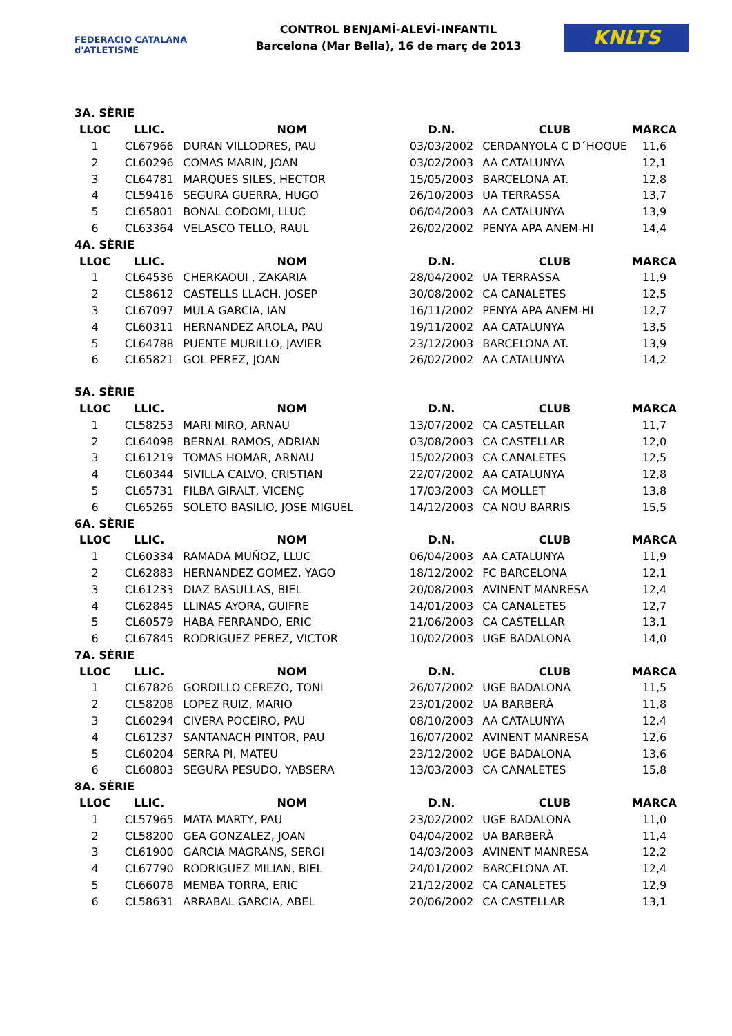FEDERACIÓ CATALANA d'ATLETISME
CONTROL BENJAMÍ-ALEVÍ-INFANTIL
Barcelona (Mar Bella), 16 de març de 2013
KNLTS
| 3A. SÈRIE | | | | | |
| LLOC | LLIC. | NOM | D.N. | CLUB | MARCA |
| 1 | CL67966 | DURAN VILLODRES, PAU | 03/03/2002 | CERDANYOLA C D´HOQUE | 11,6 |
| 2 | CL60296 | COMAS MARIN, JOAN | 03/02/2003 | AA CATALUNYA | 12,1 |
| 3 | CL64781 | MARQUES SILES, HECTOR | 15/05/2003 | BARCELONA AT. | 12,8 |
| 4 | CL59416 | SEGURA GUERRA, HUGO | 26/10/2003 | UA TERRASSA | 13,7 |
| 5 | CL65801 | BONAL CODOMI, LLUC | 06/04/2003 | AA CATALUNYA | 13,9 |
| 6 | CL63364 | VELASCO TELLO, RAUL | 26/02/2002 | PENYA APA ANEM-HI | 14,4 |
| 4A. SÈRIE | | | | | |
| LLOC | LLIC. | NOM | D.N. | CLUB | MARCA |
| 1 | CL64536 | CHERKAOUI , ZAKARIA | 28/04/2002 | UA TERRASSA | 11,9 |
| 2 | CL58612 | CASTELLS LLACH, JOSEP | 30/08/2002 | CA CANALETES | 12,5 |
| 3 | CL67097 | MULA GARCIA, IAN | 16/11/2002 | PENYA APA ANEM-HI | 12,7 |
| 4 | CL60311 | HERNANDEZ AROLA, PAU | 19/11/2002 | AA CATALUNYA | 13,5 |
| 5 | CL64788 | PUENTE MURILLO, JAVIER | 23/12/2003 | BARCELONA AT. | 13,9 |
| 6 | CL65821 | GOL PEREZ, JOAN | 26/02/2002 | AA CATALUNYA | 14,2 |
| 5A. SÈRIE | | | | | |
| LLOC | LLIC. | NOM | D.N. | CLUB | MARCA |
| 1 | CL58253 | MARI MIRO, ARNAU | 13/07/2002 | CA CASTELLAR | 11,7 |
| 2 | CL64098 | BERNAL RAMOS, ADRIAN | 03/08/2003 | CA CASTELLAR | 12,0 |
| 3 | CL61219 | TOMAS HOMAR, ARNAU | 15/02/2003 | CA CANALETES | 12,5 |
| 4 | CL60344 | SIVILLA CALVO, CRISTIAN | 22/07/2002 | AA CATALUNYA | 12,8 |
| 5 | CL65731 | FILBA GIRALT, VICENÇ | 17/03/2003 | CA MOLLET | 13,8 |
| 6 | CL65265 | SOLETO BASILIO, JOSE MIGUEL | 14/12/2003 | CA NOU BARRIS | 15,5 |
| 6A. SÈRIE | | | | | |
| LLOC | LLIC. | NOM | D.N. | CLUB | MARCA |
| 1 | CL60334 | RAMADA MUÑOZ, LLUC | 06/04/2003 | AA CATALUNYA | 11,9 |
| 2 | CL62883 | HERNANDEZ GOMEZ, YAGO | 18/12/2002 | FC BARCELONA | 12,1 |
| 3 | CL61233 | DIAZ BASULLAS, BIEL | 20/08/2003 | AVINENT MANRESA | 12,4 |
| 4 | CL62845 | LLINAS AYORA, GUIFRE | 14/01/2003 | CA CANALETES | 12,7 |
| 5 | CL60579 | HABA FERRANDO, ERIC | 21/06/2003 | CA CASTELLAR | 13,1 |
| 6 | CL67845 | RODRIGUEZ PEREZ, VICTOR | 10/02/2003 | UGE BADALONA | 14,0 |
| 7A. SÈRIE | | | | | |
| LLOC | LLIC. | NOM | D.N. | CLUB | MARCA |
| 1 | CL67826 | GORDILLO CEREZO, TONI | 26/07/2002 | UGE BADALONA | 11,5 |
| 2 | CL58208 | LOPEZ RUIZ, MARIO | 23/01/2002 | UA BARBERÀ | 11,8 |
| 3 | CL60294 | CIVERA POCEIRO, PAU | 08/10/2003 | AA CATALUNYA | 12,4 |
| 4 | CL61237 | SANTANACH PINTOR, PAU | 16/07/2002 | AVINENT MANRESA | 12,6 |
| 5 | CL60204 | SERRA PI, MATEU | 23/12/2002 | UGE BADALONA | 13,6 |
| 6 | CL60803 | SEGURA PESUDO, YABSERA | 13/03/2003 | CA CANALETES | 15,8 |
| 8A. SÈRIE | | | | | |
| LLOC | LLIC. | NOM | D.N. | CLUB | MARCA |
| 1 | CL57965 | MATA MARTY, PAU | 23/02/2002 | UGE BADALONA | 11,0 |
| 2 | CL58200 | GEA GONZALEZ, JOAN | 04/04/2002 | UA BARBERÀ | 11,4 |
| 3 | CL61900 | GARCIA MAGRANS, SERGI | 14/03/2003 | AVINENT MANRESA | 12,2 |
| 4 | CL67790 | RODRIGUEZ MILIAN, BIEL | 24/01/2002 | BARCELONA AT. | 12,4 |
| 5 | CL66078 | MEMBA TORRA, ERIC | 21/12/2002 | CA CANALETES | 12,9 |
| 6 | CL58631 | ARRABAL GARCIA, ABEL | 20/06/2002 | CA CASTELLAR | 13,1 |